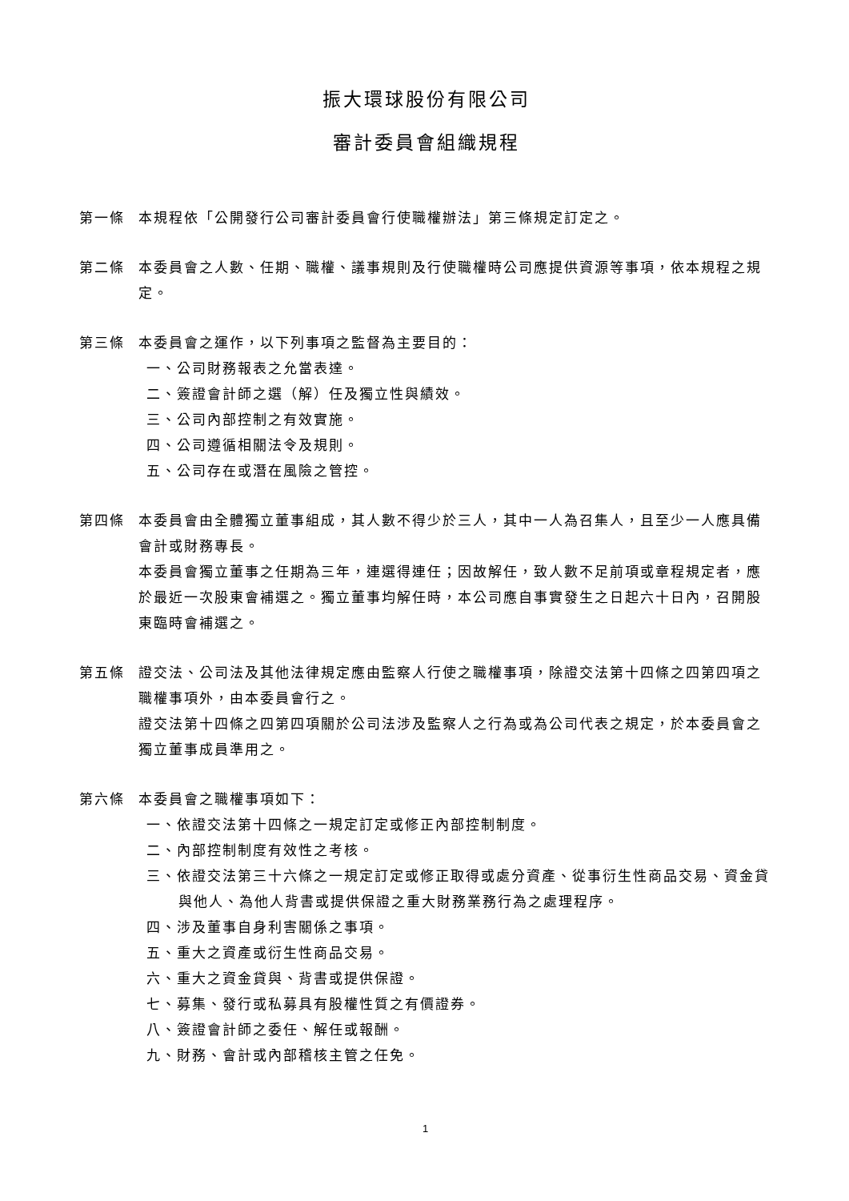振大環球股份有限公司
審計委員會組織規程
第一條 本規程依「公開發行公司審計委員會行使職權辦法」第三條規定訂定之。
第二條 本委員會之人數、任期、職權、議事規則及行使職權時公司應提供資源等事項，依本規程之規定。
第三條 本委員會之運作，以下列事項之監督為主要目的：
一、公司財務報表之允當表達。
二、簽證會計師之選（解）任及獨立性與績效。
三、公司內部控制之有效實施。
四、公司遵循相關法令及規則。
五、公司存在或潛在風險之管控。
第四條 本委員會由全體獨立董事組成，其人數不得少於三人，其中一人為召集人，且至少一人應具備會計或財務專長。
本委員會獨立董事之任期為三年，連選得連任；因故解任，致人數不足前項或章程規定者，應於最近一次股東會補選之。獨立董事均解任時，本公司應自事實發生之日起六十日內，召開股東臨時會補選之。
第五條 證交法、公司法及其他法律規定應由監察人行使之職權事項，除證交法第十四條之四第四項之職權事項外，由本委員會行之。
證交法第十四條之四第四項關於公司法涉及監察人之行為或為公司代表之規定，於本委員會之獨立董事成員準用之。
第六條 本委員會之職權事項如下：
一、依證交法第十四條之一規定訂定或修正內部控制制度。
二、內部控制制度有效性之考核。
三、依證交法第三十六條之一規定訂定或修正取得或處分資產、從事衍生性商品交易、資金貸與他人、為他人背書或提供保證之重大財務業務行為之處理程序。
四、涉及董事自身利害關係之事項。
五、重大之資產或衍生性商品交易。
六、重大之資金貸與、背書或提供保證。
七、募集、發行或私募具有股權性質之有價證券。
八、簽證會計師之委任、解任或報酬。
九、財務、會計或內部稽核主管之任免。
1